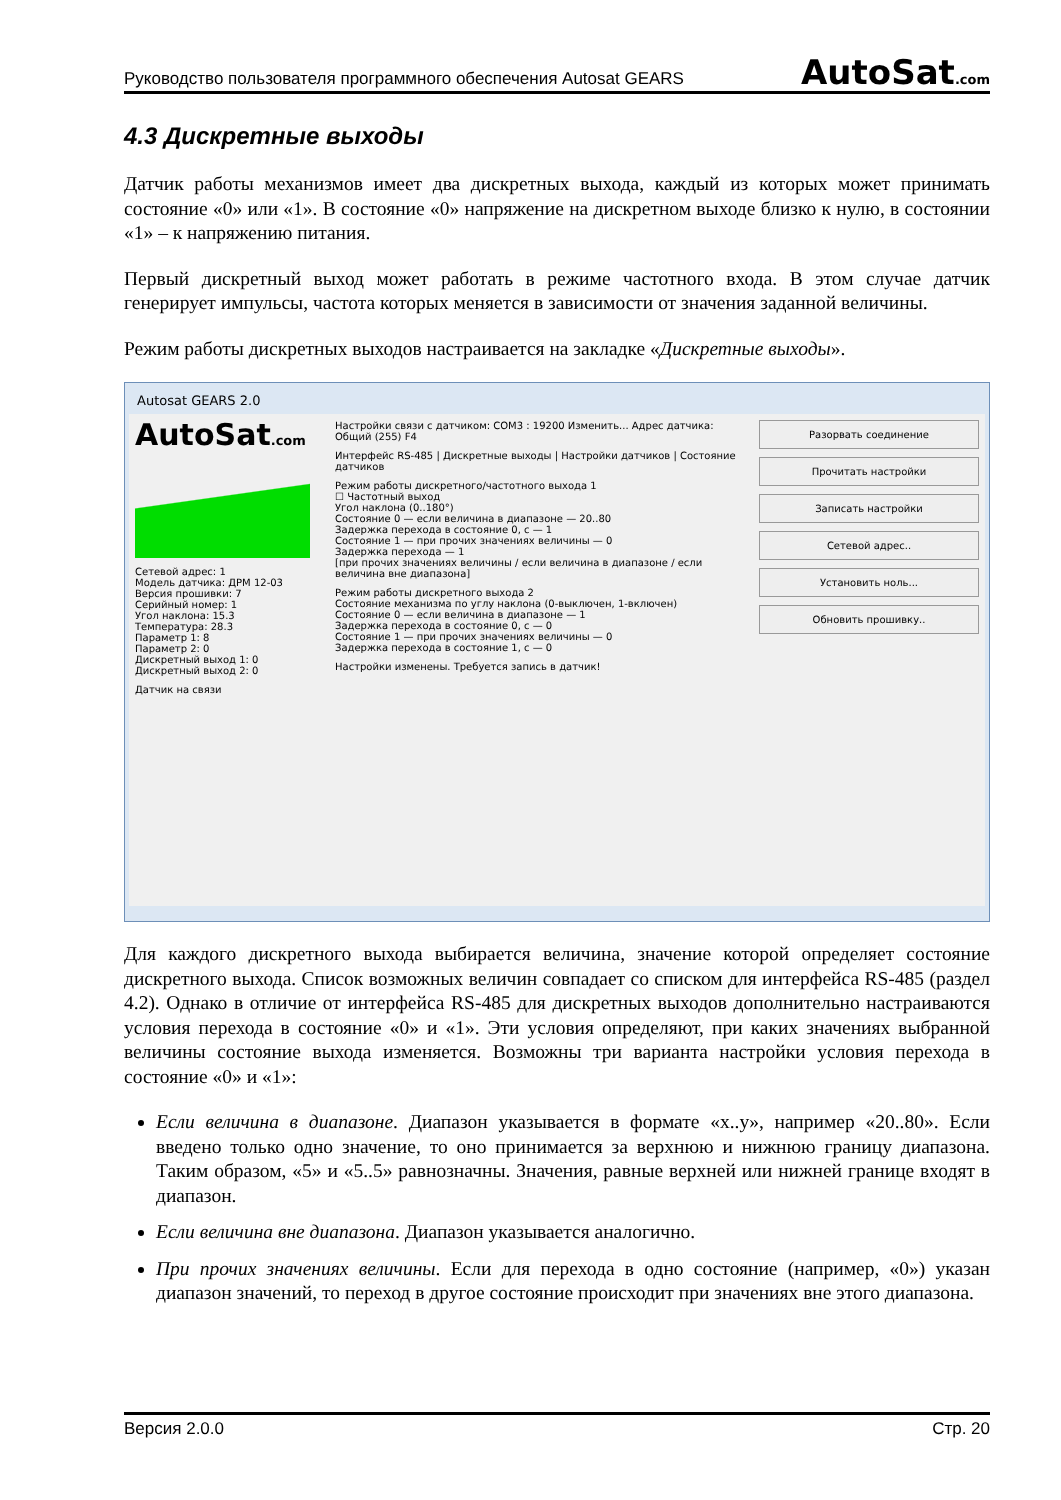Руководство пользователя программного обеспечения Autosat GEARS AutoSat.com
4.3 Дискретные выходы
Датчик работы механизмов имеет два дискретных выхода, каждый из которых может принимать состояние «0» или «1». В состояние «0» напряжение на дискретном выходе близко к нулю, в состоянии «1» – к напряжению питания.
Первый дискретный выход может работать в режиме частотного входа. В этом случае датчик генерирует импульсы, частота которых меняется в зависимости от значения заданной величины.
Режим работы дискретных выходов настраивается на закладке «Дискретные выходы».
Autosat GEARS 2.0
AutoSat.com
Сетевой адрес: 1
Модель датчика: ДРМ 12-03
Версия прошивки: 7
Серийный номер: 1
Угол наклона: 15.3
Температура: 28.3
Параметр 1: 8
Параметр 2: 0
Дискретный выход 1: 0
Дискретный выход 2: 0
Датчик на связи
Настройки связи с датчиком: COM3 : 19200 Изменить... Адрес датчика: Общий (255) F4
Интерфейс RS-485 | Дискретные выходы | Настройки датчиков | Состояние датчиков
Режим работы дискретного/частотного выхода 1
☐ Частотный выход
Угол наклона (0..180°)
Состояние 0 — если величина в диапазоне — 20..80
Задержка перехода в состояние 0, с — 1
Состояние 1 — при прочих значениях величины — 0
Задержка перехода — 1
[при прочих значениях величины / если величина в диапазоне / если величина вне диапазона]
Режим работы дискретного выхода 2
Состояние механизма по углу наклона (0-выключен, 1-включен)
Состояние 0 — если величина в диапазоне — 1
Задержка перехода в состояние 0, с — 0
Состояние 1 — при прочих значениях величины — 0
Задержка перехода в состояние 1, с — 0
Настройки изменены. Требуется запись в датчик!
Разорвать соединение
Прочитать настройки
Записать настройки
Сетевой адрес..
Установить ноль...
Обновить прошивку..
Для каждого дискретного выхода выбирается величина, значение которой определяет состояние дискретного выхода. Список возможных величин совпадает со списком для интерфейса RS-485 (раздел 4.2). Однако в отличие от интерфейса RS-485 для дискретных выходов дополнительно настраиваются условия перехода в состояние «0» и «1». Эти условия определяют, при каких значениях выбранной величины состояние выхода изменяется. Возможны три варианта настройки условия перехода в состояние «0» и «1»:
Если величина в диапазоне. Диапазон указывается в формате «x..y», например «20..80». Если введено только одно значение, то оно принимается за верхнюю и нижнюю границу диапазона. Таким образом, «5» и «5..5» равнозначны. Значения, равные верхней или нижней границе входят в диапазон.
Если величина вне диапазона. Диапазон указывается аналогично.
При прочих значениях величины. Если для перехода в одно состояние (например, «0») указан диапазон значений, то переход в другое состояние происходит при значениях вне этого диапазона.
Версия 2.0.0 Стр. 20